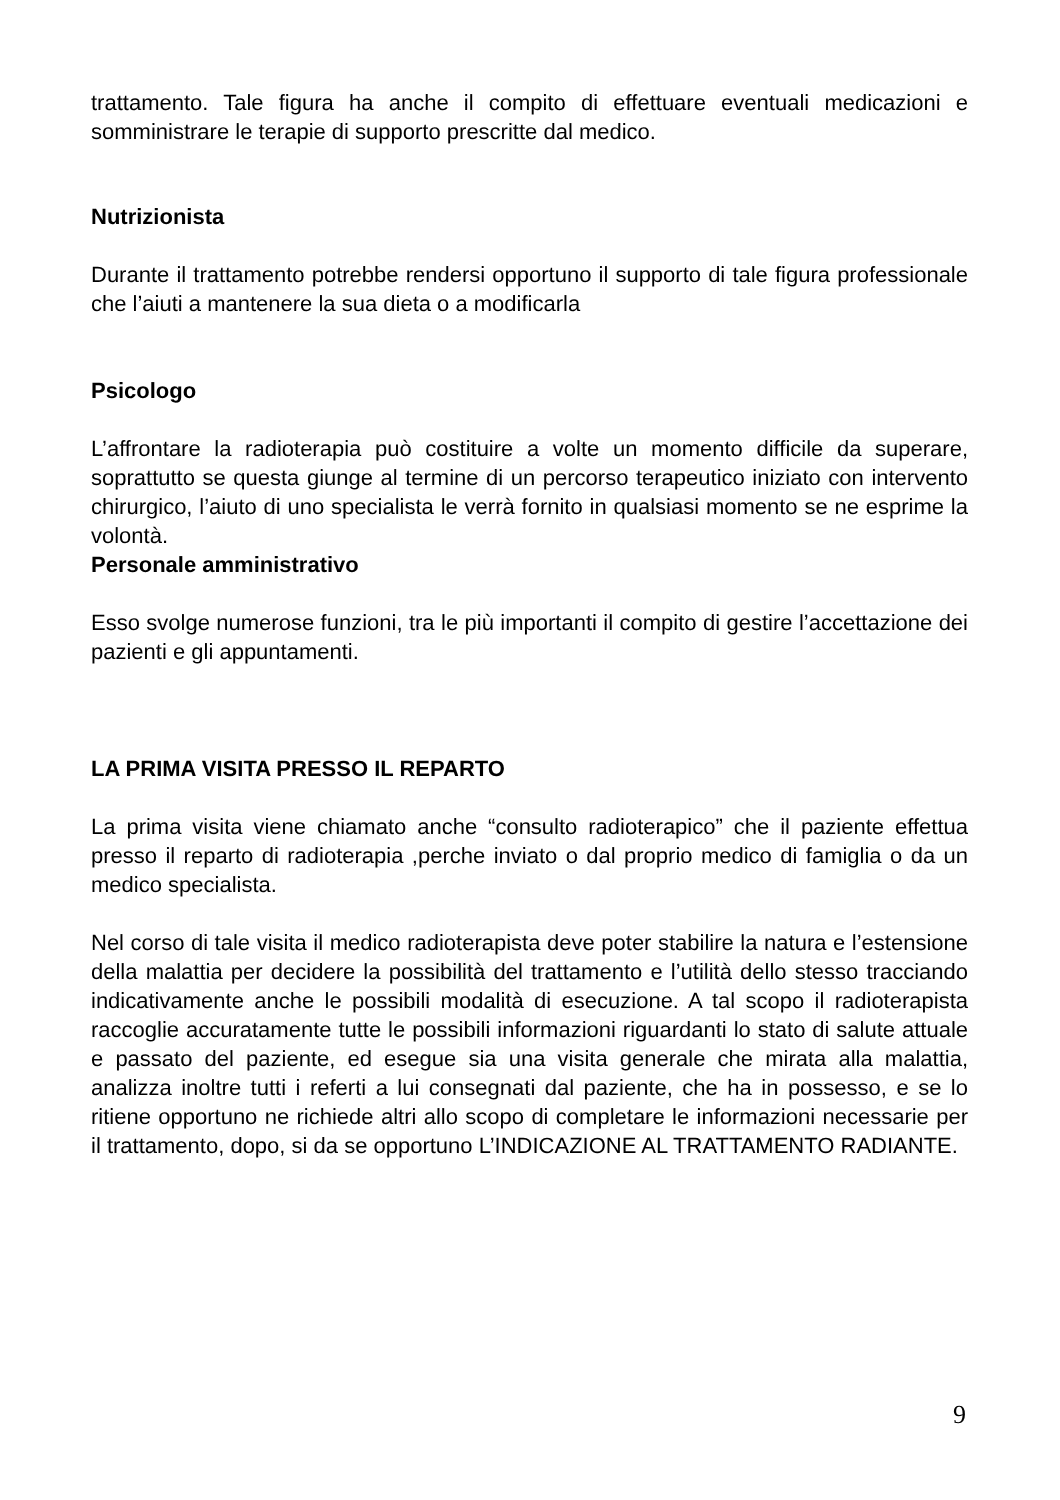trattamento. Tale figura ha anche il compito di effettuare eventuali medicazioni e somministrare le terapie di supporto prescritte dal medico.
Nutrizionista
Durante il trattamento potrebbe rendersi opportuno il supporto di tale figura professionale che l’aiuti a mantenere la sua dieta o a modificarla
Psicologo
L’affrontare la radioterapia può costituire a volte un momento difficile da superare, soprattutto se questa giunge al termine di un percorso terapeutico iniziato con intervento chirurgico, l’aiuto di uno specialista le verrà fornito in qualsiasi momento se ne esprime la volontà.
Personale amministrativo
Esso svolge numerose funzioni, tra le più importanti il compito di gestire l’accettazione dei pazienti e gli appuntamenti.
LA PRIMA VISITA PRESSO IL REPARTO
La prima visita viene chiamato anche “consulto radioterapico” che il paziente effettua presso il reparto di radioterapia ,perche inviato o dal proprio medico di famiglia o da un medico specialista.
Nel corso di tale visita il medico radioterapista deve poter stabilire la natura e l’estensione della malattia per decidere la possibilità del trattamento e l’utilità dello stesso tracciando indicativamente anche le possibili modalità di esecuzione. A tal scopo il radioterapista raccoglie accuratamente tutte le possibili informazioni riguardanti lo stato di salute attuale e passato del paziente, ed esegue sia una visita generale che mirata alla malattia, analizza inoltre tutti i referti a lui consegnati dal paziente, che ha in possesso, e se lo ritiene opportuno ne richiede altri allo scopo di completare le informazioni necessarie per il trattamento, dopo, si da se opportuno L’INDICAZIONE AL TRATTAMENTO RADIANTE.
9